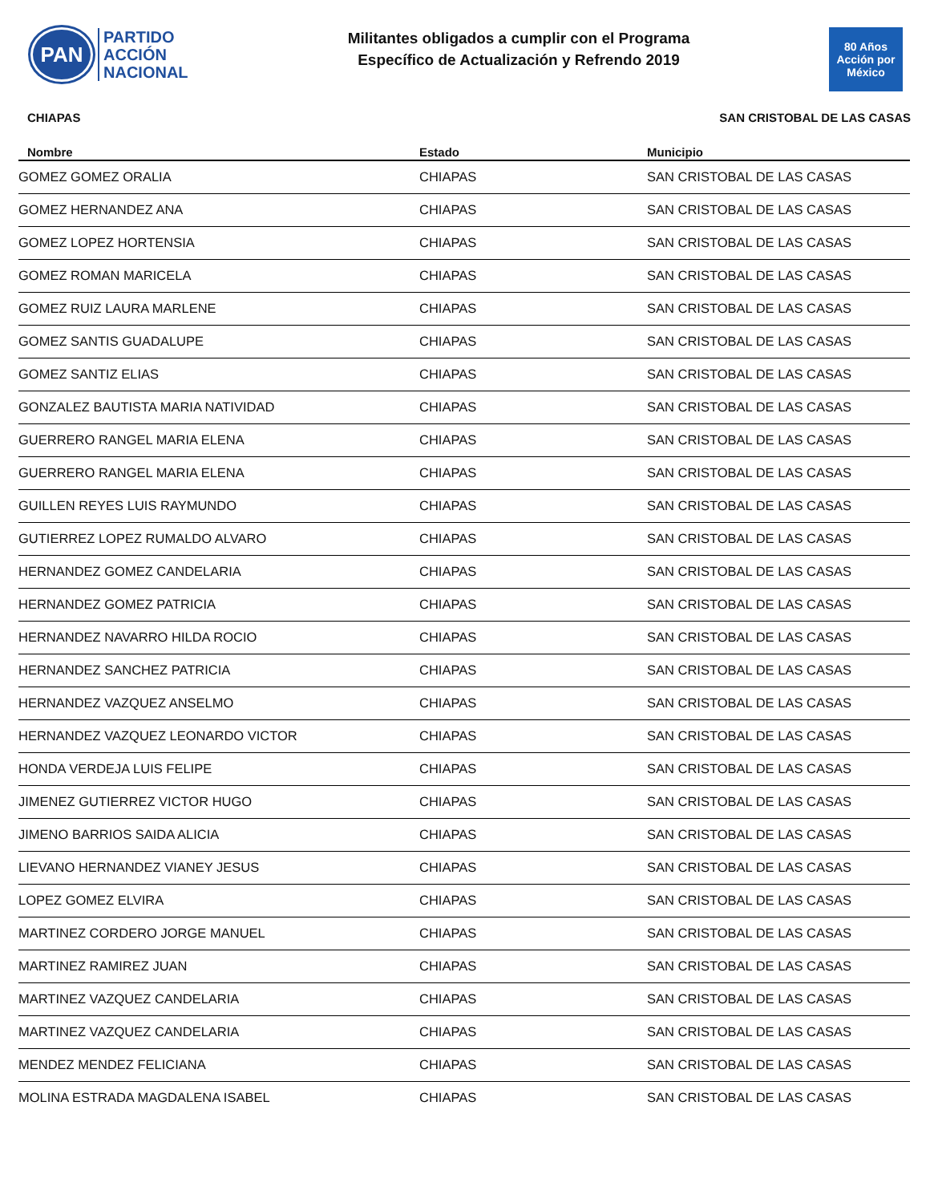PAN
PARTIDO
ACCIÓN
NACIONAL
Militantes obligados a cumplir con el Programa
Específico de Actualización y Refrendo 2019
80 Años
Acción por México
CHIAPAS SAN CRISTOBAL DE LAS CASAS
| Nombre | Estado | Municipio |
| --- | --- | --- |
| GOMEZ GOMEZ ORALIA | CHIAPAS | SAN CRISTOBAL DE LAS CASAS |
| GOMEZ HERNANDEZ ANA | CHIAPAS | SAN CRISTOBAL DE LAS CASAS |
| GOMEZ LOPEZ HORTENSIA | CHIAPAS | SAN CRISTOBAL DE LAS CASAS |
| GOMEZ ROMAN MARICELA | CHIAPAS | SAN CRISTOBAL DE LAS CASAS |
| GOMEZ RUIZ LAURA MARLENE | CHIAPAS | SAN CRISTOBAL DE LAS CASAS |
| GOMEZ SANTIS GUADALUPE | CHIAPAS | SAN CRISTOBAL DE LAS CASAS |
| GOMEZ SANTIZ ELIAS | CHIAPAS | SAN CRISTOBAL DE LAS CASAS |
| GONZALEZ BAUTISTA MARIA NATIVIDAD | CHIAPAS | SAN CRISTOBAL DE LAS CASAS |
| GUERRERO RANGEL MARIA ELENA | CHIAPAS | SAN CRISTOBAL DE LAS CASAS |
| GUERRERO RANGEL MARIA ELENA | CHIAPAS | SAN CRISTOBAL DE LAS CASAS |
| GUILLEN REYES LUIS RAYMUNDO | CHIAPAS | SAN CRISTOBAL DE LAS CASAS |
| GUTIERREZ LOPEZ RUMALDO ALVARO | CHIAPAS | SAN CRISTOBAL DE LAS CASAS |
| HERNANDEZ GOMEZ CANDELARIA | CHIAPAS | SAN CRISTOBAL DE LAS CASAS |
| HERNANDEZ GOMEZ PATRICIA | CHIAPAS | SAN CRISTOBAL DE LAS CASAS |
| HERNANDEZ NAVARRO HILDA ROCIO | CHIAPAS | SAN CRISTOBAL DE LAS CASAS |
| HERNANDEZ SANCHEZ PATRICIA | CHIAPAS | SAN CRISTOBAL DE LAS CASAS |
| HERNANDEZ VAZQUEZ ANSELMO | CHIAPAS | SAN CRISTOBAL DE LAS CASAS |
| HERNANDEZ VAZQUEZ LEONARDO VICTOR | CHIAPAS | SAN CRISTOBAL DE LAS CASAS |
| HONDA VERDEJA LUIS FELIPE | CHIAPAS | SAN CRISTOBAL DE LAS CASAS |
| JIMENEZ GUTIERREZ VICTOR HUGO | CHIAPAS | SAN CRISTOBAL DE LAS CASAS |
| JIMENO BARRIOS SAIDA ALICIA | CHIAPAS | SAN CRISTOBAL DE LAS CASAS |
| LIEVANO HERNANDEZ VIANEY JESUS | CHIAPAS | SAN CRISTOBAL DE LAS CASAS |
| LOPEZ GOMEZ ELVIRA | CHIAPAS | SAN CRISTOBAL DE LAS CASAS |
| MARTINEZ CORDERO JORGE MANUEL | CHIAPAS | SAN CRISTOBAL DE LAS CASAS |
| MARTINEZ RAMIREZ JUAN | CHIAPAS | SAN CRISTOBAL DE LAS CASAS |
| MARTINEZ VAZQUEZ CANDELARIA | CHIAPAS | SAN CRISTOBAL DE LAS CASAS |
| MARTINEZ VAZQUEZ CANDELARIA | CHIAPAS | SAN CRISTOBAL DE LAS CASAS |
| MENDEZ MENDEZ FELICIANA | CHIAPAS | SAN CRISTOBAL DE LAS CASAS |
| MOLINA ESTRADA MAGDALENA ISABEL | CHIAPAS | SAN CRISTOBAL DE LAS CASAS |